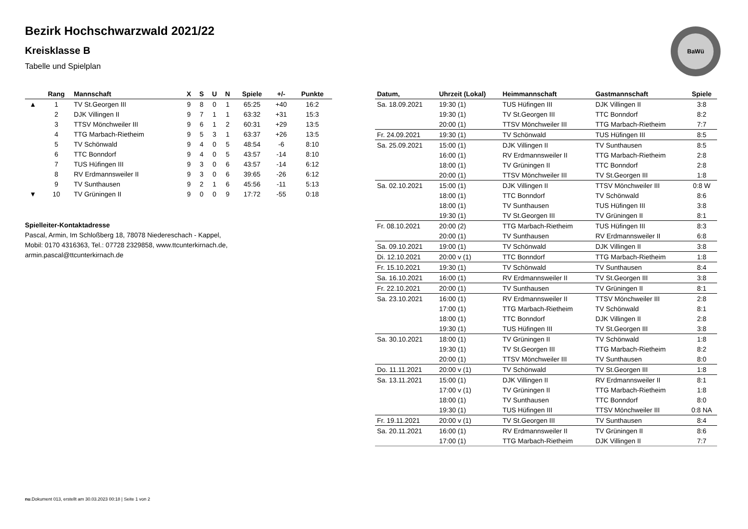Bezirk Hochschwarzwald 2021/22
Kreisklasse B
Tabelle und Spielplan
BaWü
| | Rang | Mannschaft | X | S | U | N | Spiele | +/- | Punkte |
| --- | --- | --- | --- | --- | --- | --- | --- | --- | --- |
| ▲ | 1 | TV St.Georgen III | 9 | 8 | 0 | 1 | 65:25 | +40 | 16:2 |
| | 2 | DJK Villingen II | 9 | 7 | 1 | 1 | 63:32 | +31 | 15:3 |
| | 3 | TTSV Mönchweiler III | 9 | 6 | 1 | 2 | 60:31 | +29 | 13:5 |
| | 4 | TTG Marbach-Rietheim | 9 | 5 | 3 | 1 | 63:37 | +26 | 13:5 |
| | 5 | TV Schönwald | 9 | 4 | 0 | 5 | 48:54 | -6 | 8:10 |
| | 6 | TTC Bonndorf | 9 | 4 | 0 | 5 | 43:57 | -14 | 8:10 |
| | 7 | TUS Hüfingen III | 9 | 3 | 0 | 6 | 43:57 | -14 | 6:12 |
| | 8 | RV Erdmannsweiler II | 9 | 3 | 0 | 6 | 39:65 | -26 | 6:12 |
| | 9 | TV Sunthausen | 9 | 2 | 1 | 6 | 45:56 | -11 | 5:13 |
| ▼ | 10 | TV Grüningen II | 9 | 0 | 0 | 9 | 17:72 | -55 | 0:18 |
Spielleiter-Kontaktadresse
Pascal, Armin, Im Schloßberg 18, 78078 Niedereschach - Kappel,
Mobil: 0170 4316363, Tel.: 07728 2329858, www.ttcunterkirnach.de,
armin.pascal@ttcunterkirnach.de
| Datum, | Uhrzeit (Lokal) | Heimmannschaft | Gastmannschaft | Spiele |
| --- | --- | --- | --- | --- |
| Sa. 18.09.2021 | 19:30 (1) | TUS Hüfingen III | DJK Villingen II | 3:8 |
| | 19:30 (1) | TV St.Georgen III | TTC Bonndorf | 8:2 |
| | 20:00 (1) | TTSV Mönchweiler III | TTG Marbach-Rietheim | 7:7 |
| Fr. 24.09.2021 | 19:30 (1) | TV Schönwald | TUS Hüfingen III | 8:5 |
| Sa. 25.09.2021 | 15:00 (1) | DJK Villingen II | TV Sunthausen | 8:5 |
| | 16:00 (1) | RV Erdmannsweiler II | TTG Marbach-Rietheim | 2:8 |
| | 18:00 (1) | TV Grüningen II | TTC Bonndorf | 2:8 |
| | 20:00 (1) | TTSV Mönchweiler III | TV St.Georgen III | 1:8 |
| Sa. 02.10.2021 | 15:00 (1) | DJK Villingen II | TTSV Mönchweiler III | 0:8 W |
| | 18:00 (1) | TTC Bonndorf | TV Schönwald | 8:6 |
| | 18:00 (1) | TV Sunthausen | TUS Hüfingen III | 3:8 |
| | 19:30 (1) | TV St.Georgen III | TV Grüningen II | 8:1 |
| Fr. 08.10.2021 | 20:00 (2) | TTG Marbach-Rietheim | TUS Hüfingen III | 8:3 |
| | 20:00 (1) | TV Sunthausen | RV Erdmannsweiler II | 6:8 |
| Sa. 09.10.2021 | 19:00 (1) | TV Schönwald | DJK Villingen II | 3:8 |
| Di. 12.10.2021 | 20:00 v (1) | TTC Bonndorf | TTG Marbach-Rietheim | 1:8 |
| Fr. 15.10.2021 | 19:30 (1) | TV Schönwald | TV Sunthausen | 8:4 |
| Sa. 16.10.2021 | 16:00 (1) | RV Erdmannsweiler II | TV St.Georgen III | 3:8 |
| Fr. 22.10.2021 | 20:00 (1) | TV Sunthausen | TV Grüningen II | 8:1 |
| Sa. 23.10.2021 | 16:00 (1) | RV Erdmannsweiler II | TTSV Mönchweiler III | 2:8 |
| | 17:00 (1) | TTG Marbach-Rietheim | TV Schönwald | 8:1 |
| | 18:00 (1) | TTC Bonndorf | DJK Villingen II | 2:8 |
| | 19:30 (1) | TUS Hüfingen III | TV St.Georgen III | 3:8 |
| Sa. 30.10.2021 | 18:00 (1) | TV Grüningen II | TV Schönwald | 1:8 |
| | 19:30 (1) | TV St.Georgen III | TTG Marbach-Rietheim | 8:2 |
| | 20:00 (1) | TTSV Mönchweiler III | TV Sunthausen | 8:0 |
| Do. 11.11.2021 | 20:00 v (1) | TV Schönwald | TV St.Georgen III | 1:8 |
| Sa. 13.11.2021 | 15:00 (1) | DJK Villingen II | RV Erdmannsweiler II | 8:1 |
| | 17:00 v (1) | TV Grüningen II | TTG Marbach-Rietheim | 1:8 |
| | 18:00 (1) | TV Sunthausen | TTC Bonndorf | 8:0 |
| | 19:30 (1) | TUS Hüfingen III | TTSV Mönchweiler III | 0:8 NA |
| Fr. 19.11.2021 | 20:00 v (1) | TV St.Georgen III | TV Sunthausen | 8:4 |
| Sa. 20.11.2021 | 16:00 (1) | RV Erdmannsweiler II | TV Grüningen II | 8:6 |
| | 17:00 (1) | TTG Marbach-Rietheim | DJK Villingen II | 7:7 |
nu.Dokument 013, erstellt am 30.03.2023 00:18 | Seite 1 von 2